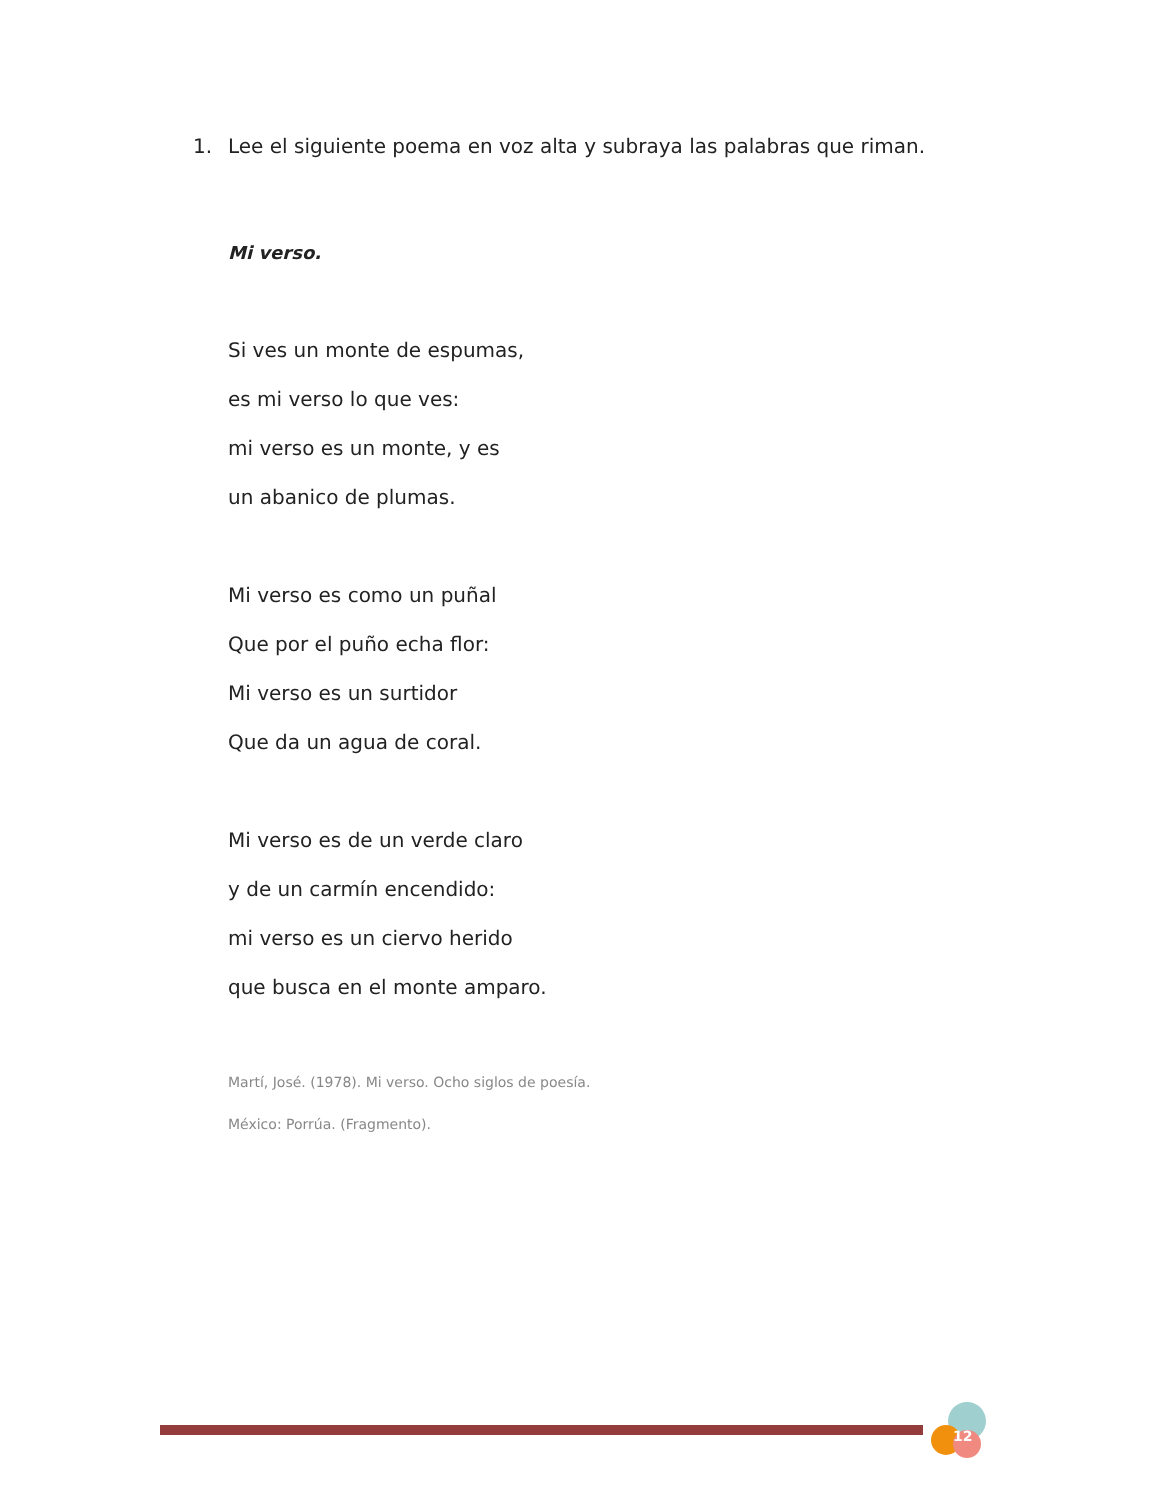1. Lee el siguiente poema en voz alta y subraya las palabras que riman.
Mi verso.
Si ves un monte de espumas,
es mi verso lo que ves:
mi verso es un monte, y es
un abanico de plumas.
Mi verso es como un puñal
Que por el puño echa flor:
Mi verso es un surtidor
Que da un agua de coral.
Mi verso es de un verde claro
y de un carmín encendido:
mi verso es un ciervo herido
que busca en el monte amparo.
Martí, José. (1978). Mi verso. Ocho siglos de poesía.
México: Porrúa. (Fragmento).
12